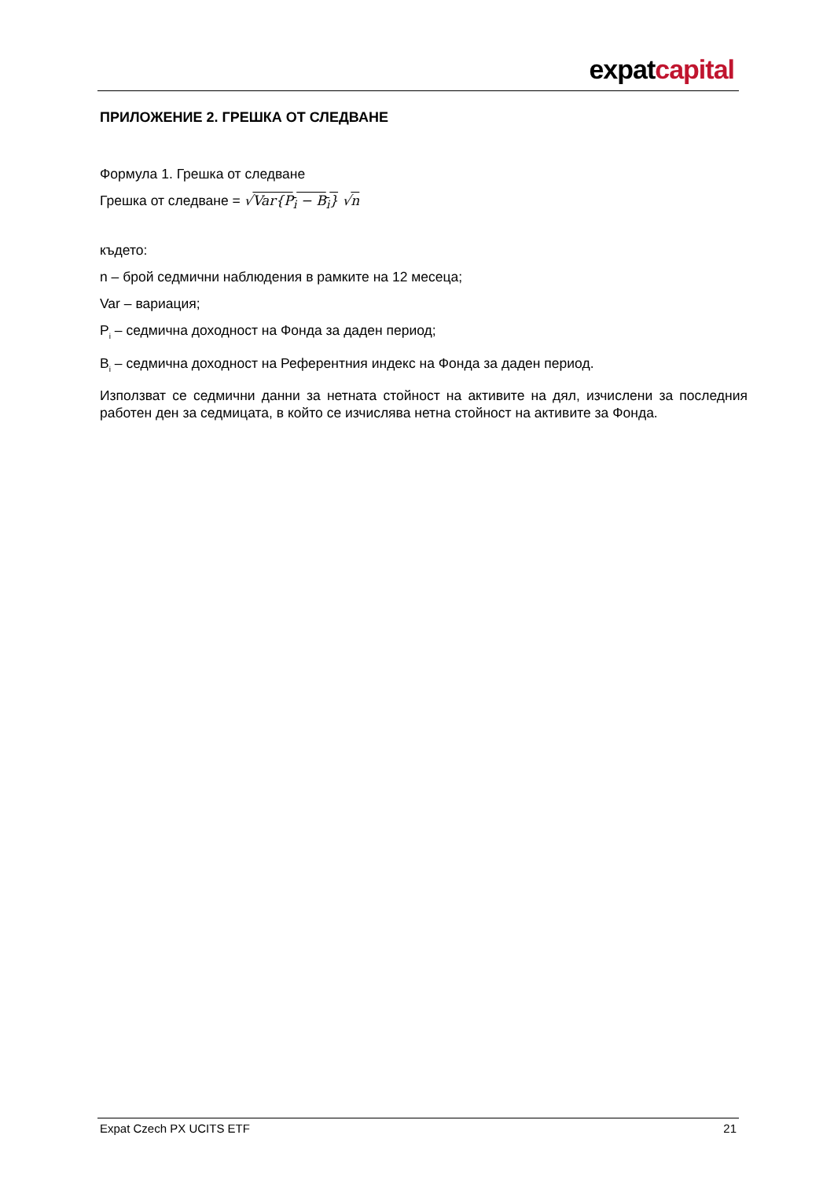expatcapital
ПРИЛОЖЕНИЕ 2. ГРЕШКА ОТ СЛЕДВАНЕ
Формула 1. Грешка от следване
Грешка от следване = √Var{P<sub>i</sub> − B<sub>i</sub>} √n
където:
n – брой седмични наблюдения в рамките на 12 месеца;
Var – вариация;
P<sub>i</sub> – седмична доходност на Фонда за даден период;
B<sub>i</sub> – седмична доходност на Референтния индекс на Фонда за даден период.
Използват се седмични данни за нетната стойност на активите на дял, изчислени за последния работен ден за седмицата, в който се изчислява нетна стойност на активите за Фонда.
Expat Czech PX UCITS ETF 21